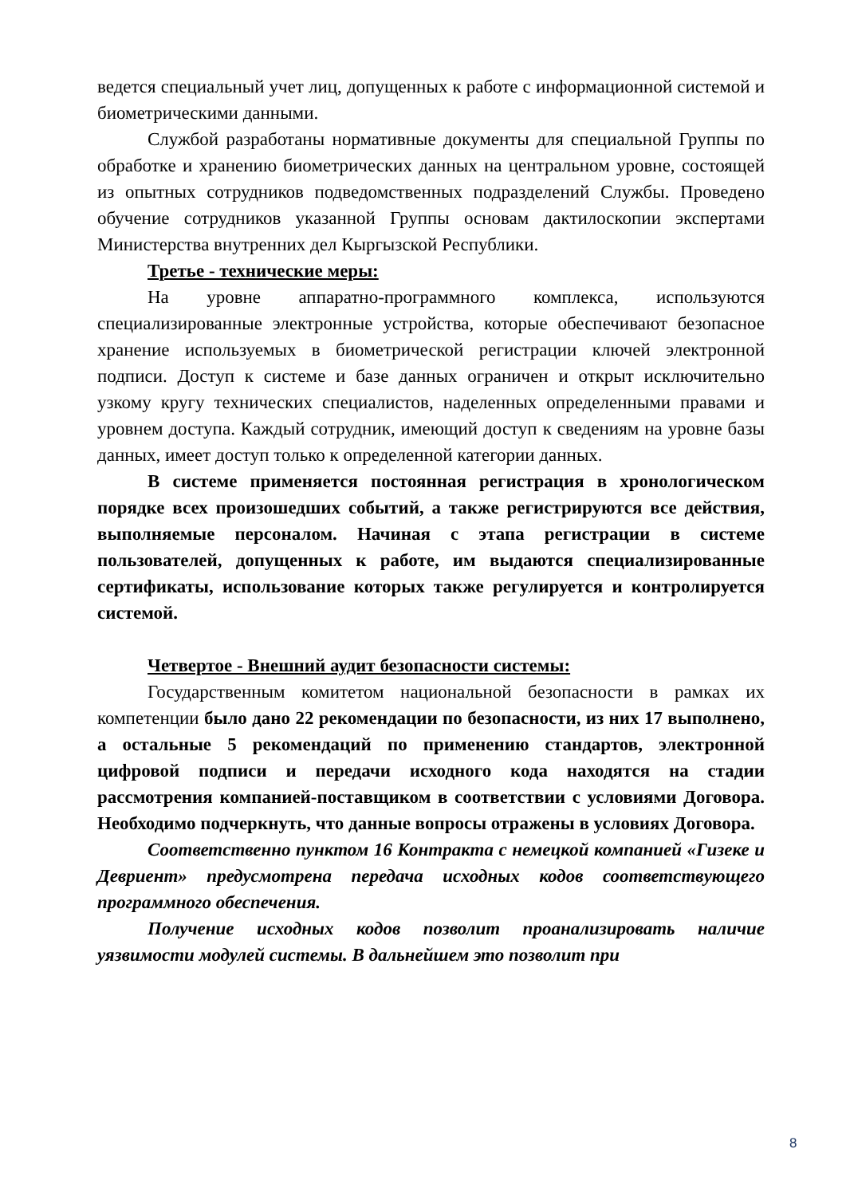ведется специальный учет лиц, допущенных к работе с информационной системой и биометрическими данными.
Службой разработаны нормативные документы для специальной Группы по обработке и хранению биометрических данных на центральном уровне, состоящей из опытных сотрудников подведомственных подразделений Службы. Проведено обучение сотрудников указанной Группы основам дактилоскопии экспертами Министерства внутренних дел Кыргызской Республики.
Третье - технические меры:
На уровне аппаратно-программного комплекса, используются специализированные электронные устройства, которые обеспечивают безопасное хранение используемых в биометрической регистрации ключей электронной подписи. Доступ к системе и базе данных ограничен и открыт исключительно узкому кругу технических специалистов, наделенных определенными правами и уровнем доступа. Каждый сотрудник, имеющий доступ к сведениям на уровне базы данных, имеет доступ только к определенной категории данных.
В системе применяется постоянная регистрация в хронологическом порядке всех произошедших событий, а также регистрируются все действия, выполняемые персоналом. Начиная с этапа регистрации в системе пользователей, допущенных к работе, им выдаются специализированные сертификаты, использование которых также регулируется и контролируется системой.
Четвертое - Внешний аудит безопасности системы:
Государственным комитетом национальной безопасности в рамках их компетенции было дано 22 рекомендации по безопасности, из них 17 выполнено, а остальные 5 рекомендаций по применению стандартов, электронной цифровой подписи и передачи исходного кода находятся на стадии рассмотрения компанией-поставщиком в соответствии с условиями Договора. Необходимо подчеркнуть, что данные вопросы отражены в условиях Договора.
Соответственно пунктом 16 Контракта с немецкой компанией «Гизеке и Девриент» предусмотрена передача исходных кодов соответствующего программного обеспечения.
Получение исходных кодов позволит проанализировать наличие уязвимости модулей системы. В дальнейшем это позволит при
8